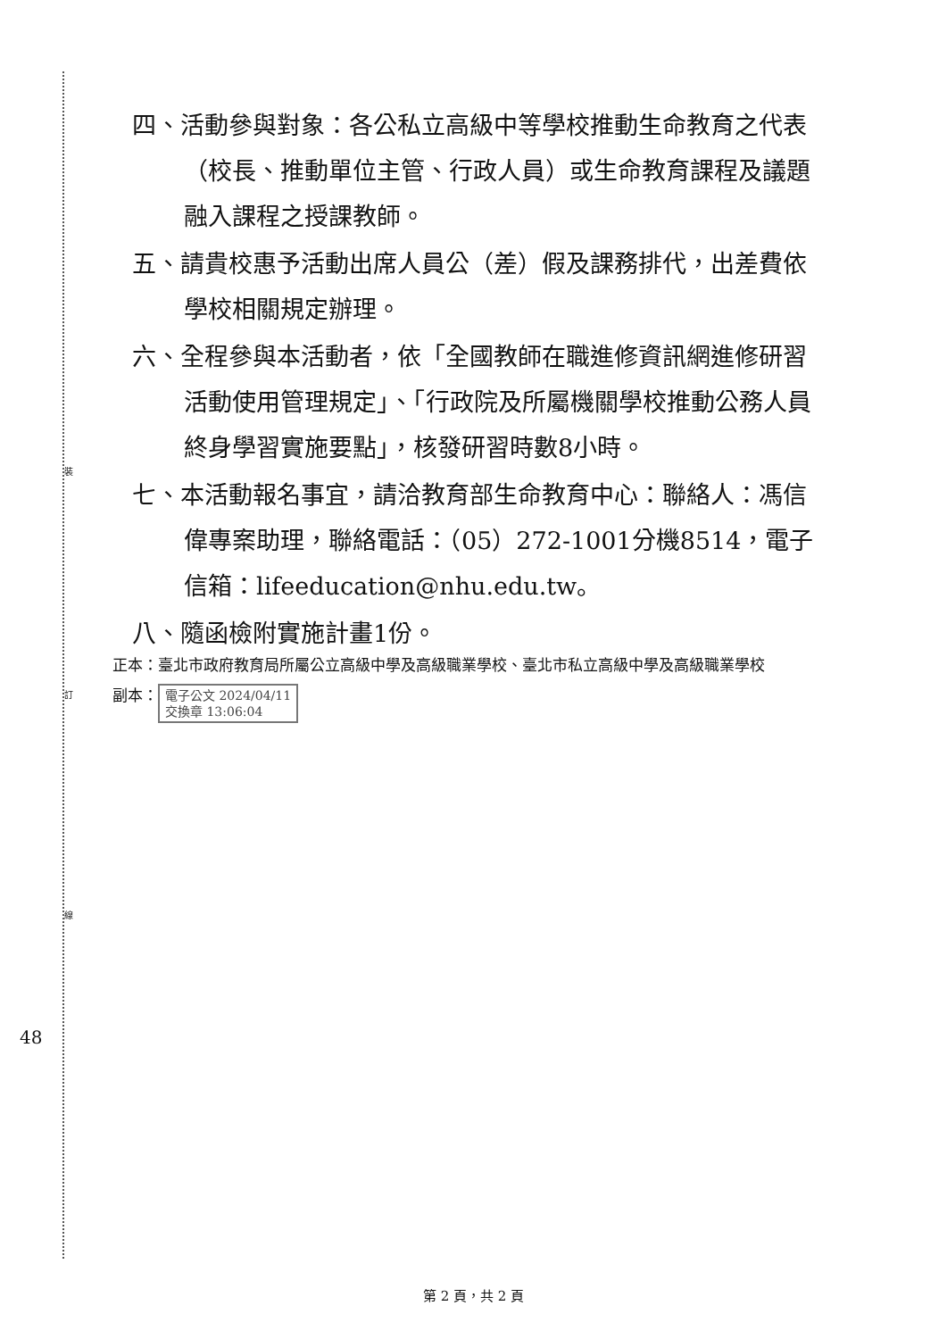裝
訂
線
四、活動參與對象：各公私立高級中等學校推動生命教育之代表（校長、推動單位主管、行政人員）或生命教育課程及議題融入課程之授課教師。
五、請貴校惠予活動出席人員公（差）假及課務排代，出差費依學校相關規定辦理。
六、全程參與本活動者，依「全國教師在職進修資訊網進修研習活動使用管理規定」、「行政院及所屬機關學校推動公務人員終身學習實施要點」，核發研習時數8小時。
七、本活動報名事宜，請洽教育部生命教育中心：聯絡人：馮信偉專案助理，聯絡電話：（05）272-1001分機8514，電子信箱：lifeeducation@nhu.edu.tw。
八、隨函檢附實施計畫1份。
正本：臺北市政府教育局所屬公立高級中學及高級職業學校、臺北市私立高級中學及高級職業學校
副本： 電子公文 2024/04/11
交換章 13:06:04
48
第 2 頁，共 2 頁